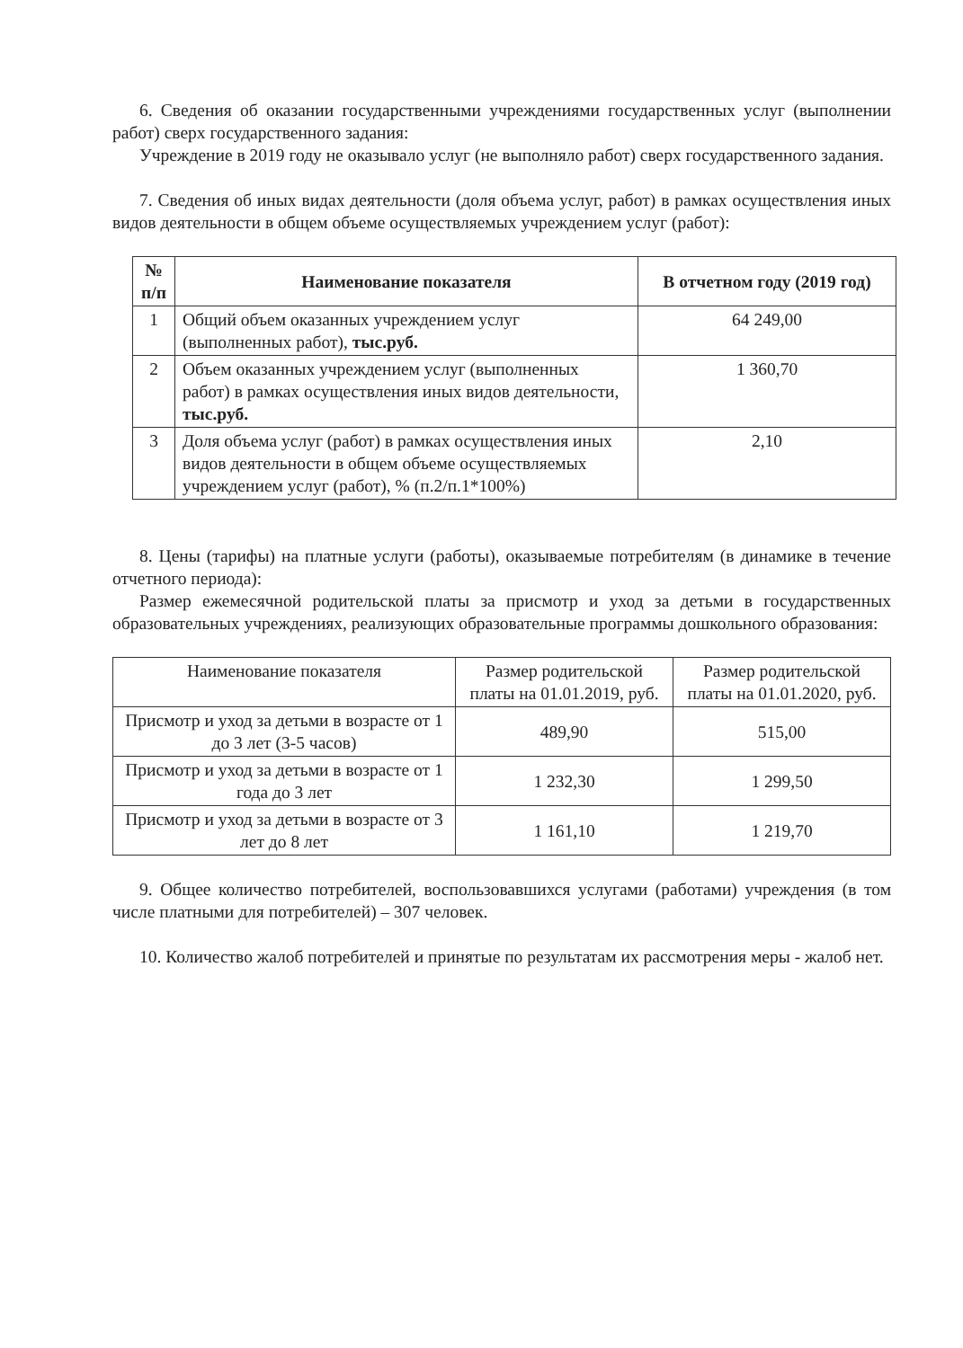6. Сведения об оказании государственными учреждениями государственных услуг (выполнении работ) сверх государственного задания:
Учреждение в 2019 году не оказывало услуг (не выполняло работ) сверх государственного задания.
7. Сведения об иных видах деятельности (доля объема услуг, работ) в рамках осуществления иных видов деятельности в общем объеме осуществляемых учреждением услуг (работ):
| № п/п | Наименование показателя | В отчетном году (2019 год) |
| --- | --- | --- |
| 1 | Общий объем оказанных учреждением услуг (выполненных работ), тыс.руб. | 64 249,00 |
| 2 | Объем оказанных учреждением услуг (выполненных работ) в рамках осуществления иных видов деятельности, тыс.руб. | 1 360,70 |
| 3 | Доля объема услуг (работ) в рамках осуществления иных видов деятельности в общем объеме осуществляемых учреждением услуг (работ), % (п.2/п.1*100%) | 2,10 |
8. Цены (тарифы) на платные услуги (работы), оказываемые потребителям (в динамике в течение отчетного периода):
Размер ежемесячной родительской платы за присмотр и уход за детьми в государственных образовательных учреждениях, реализующих образовательные программы дошкольного образования:
| Наименование показателя | Размер родительской платы на 01.01.2019, руб. | Размер родительской платы на 01.01.2020, руб. |
| Присмотр и уход за детьми в возрасте от 1 до 3 лет (3-5 часов) | 489,90 | 515,00 |
| Присмотр и уход за детьми в возрасте от 1 года до 3 лет | 1 232,30 | 1 299,50 |
| Присмотр и уход за детьми в возрасте от 3 лет до 8 лет | 1 161,10 | 1 219,70 |
9. Общее количество потребителей, воспользовавшихся услугами (работами) учреждения (в том числе платными для потребителей) – 307 человек.
10. Количество жалоб потребителей и принятые по результатам их рассмотрения меры - жалоб нет.